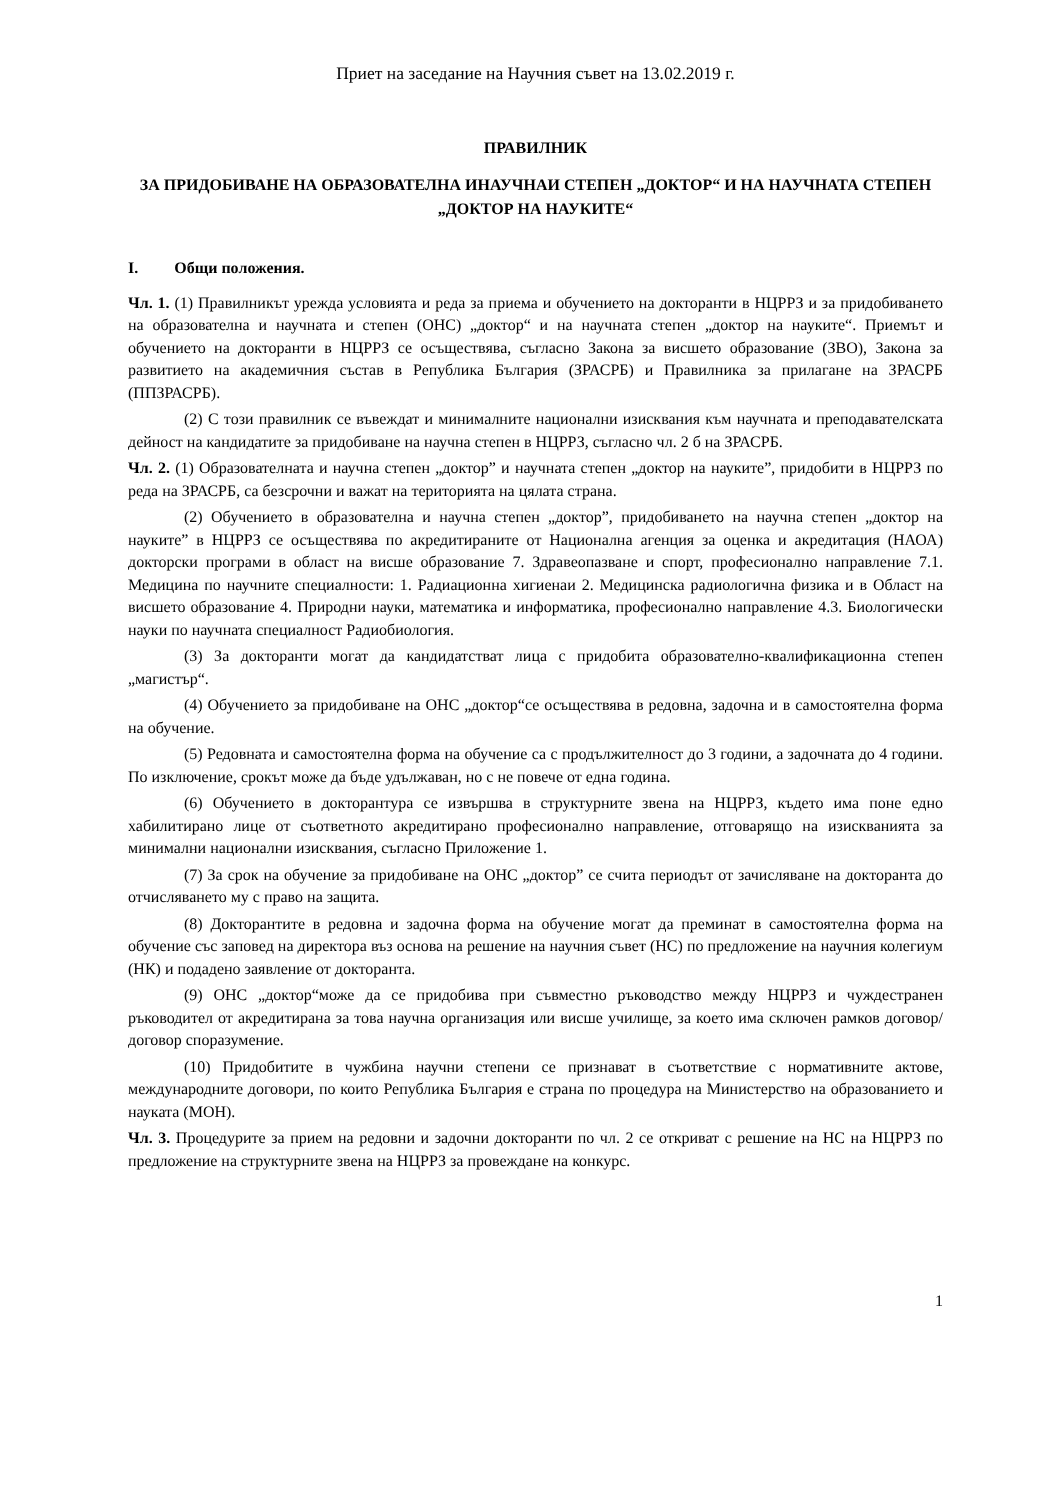Приет на заседание на Научния съвет на 13.02.2019 г.
ПРАВИЛНИК
ЗА ПРИДОБИВАНЕ НА ОБРАЗОВАТЕЛНА ИНАУЧНАИ СТЕПЕН „ДОКТОР“ И НА НАУЧНАТА СТЕПЕН „ДОКТОР НА НАУКИТЕ“
I. Общи положения.
Чл. 1. (1) Правилникът урежда условията и реда за приема и обучението на докторанти в НЦРРЗ и за придобиването на образователна и научната и степен (ОНС) „доктор“ и на научната степен „доктор на науките“. Приемът и обучението на докторанти в НЦРРЗ се осъществява, съгласно Закона за висшето образование (ЗВО), Закона за развитието на академичния състав в Република България (ЗРАСРБ) и Правилника за прилагане на ЗРАСРБ (ППЗРАСРБ).
(2) С този правилник се въвеждат и минималните национални изисквания към научната и преподавателската дейност на кандидатите за придобиване на научна степен в НЦРРЗ, съгласно чл. 2 б на ЗРАСРБ.
Чл. 2. (1) Образователната и научна степен „доктор” и научната степен „доктор на науките”, придобити в НЦРРЗ по реда на ЗРАСРБ, са безсрочни и важат на територията на цялата страна.
(2) Обучението в образователна и научна степен „доктор”, придобиването на научна степен „доктор на науките” в НЦРРЗ се осъществява по акредитираните от Национална агенция за оценка и акредитация (НАОА) докторски програми в област на висше образование 7. Здравеопазване и спорт, професионално направление 7.1. Медицина по научните специалности: 1. Радиационна хигиенаи 2. Медицинска радиологична физика и в Област на висшето образование 4. Природни науки, математика и информатика, професионално направление 4.3. Биологически науки по научната специалност Радиобиология.
(3) За докторанти могат да кандидатстват лица с придобита образователно-квалификационна степен „магистър“.
(4) Обучението за придобиване на ОНС „доктор“се осъществява в редовна, задочна и в самостоятелна форма на обучение.
(5) Редовната и самостоятелна форма на обучение са с продължителност до 3 години, а задочната до 4 години. По изключение, срокът може да бъде удължаван, но с не повече от една година.
(6) Обучението в докторантура се извършва в структурните звена на НЦРРЗ, където има поне едно хабилитирано лице от съответното акредитирано професионално направление, отговарящо на изискванията за минимални национални изисквания, съгласно Приложение 1.
(7) За срок на обучение за придобиване на ОНС „доктор” се счита периодът от зачисляване на докторанта до отчисляването му с право на защита.
(8) Докторантите в редовна и задочна форма на обучение могат да преминат в самостоятелна форма на обучение със заповед на директора въз основа на решение на научния съвет (НС) по предложение на научния колегиум (НК) и подадено заявление от докторанта.
(9) ОНС „доктор“може да се придобива при съвместно ръководство между НЦРРЗ и чуждестранен ръководител от акредитирана за това научна организация или висше училище, за което има сключен рамков договор/договор споразумение.
(10) Придобитите в чужбина научни степени се признават в съответствие с нормативните актове, международните договори, по които Република България е страна по процедура на Министерство на образованието и науката (МОН).
Чл. 3. Процедурите за прием на редовни и задочни докторанти по чл. 2 се откриват с решение на НС на НЦРРЗ по предложение на структурните звена на НЦРРЗ за провеждане на конкурс.
1